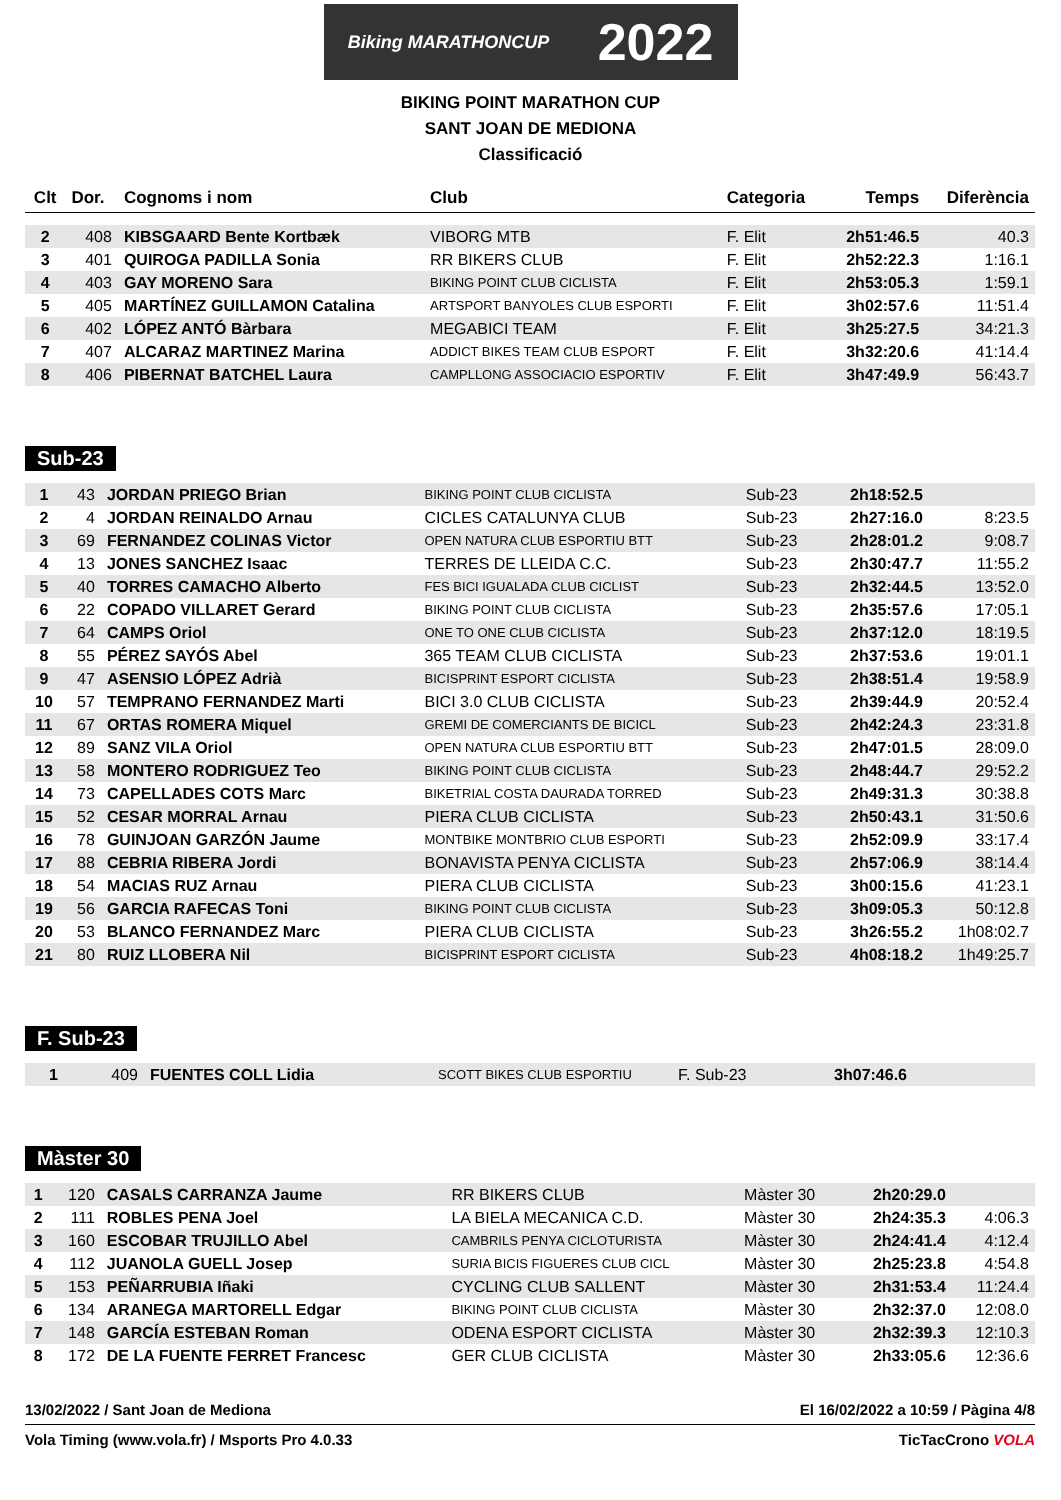Biking MARATHONCUP 2022
BIKING POINT MARATHON CUP
SANT JOAN DE MEDIONA
Classificació
| Clt | Dor. | Cognoms i nom | Club | Categoria | Temps | Diferència |
| --- | --- | --- | --- | --- | --- | --- |
| 2 | 408 | KIBSGAARD Bente Kortbæk | VIBORG MTB | F. Elit | 2h51:46.5 | 40.3 |
| 3 | 401 | QUIROGA PADILLA Sonia | RR BIKERS CLUB | F. Elit | 2h52:22.3 | 1:16.1 |
| 4 | 403 | GAY MORENO Sara | BIKING POINT CLUB CICLISTA | F. Elit | 2h53:05.3 | 1:59.1 |
| 5 | 405 | MARTÍNEZ GUILLAMON Catalina | ARTSPORT BANYOLES CLUB ESPORTI | F. Elit | 3h02:57.6 | 11:51.4 |
| 6 | 402 | LÓPEZ ANTÓ Bàrbara | MEGABICI TEAM | F. Elit | 3h25:27.5 | 34:21.3 |
| 7 | 407 | ALCARAZ MARTINEZ Marina | ADDICT BIKES TEAM CLUB ESPORT | F. Elit | 3h32:20.6 | 41:14.4 |
| 8 | 406 | PIBERNAT BATCHEL Laura | CAMPLLONG ASSOCIACIO ESPORTIV | F. Elit | 3h47:49.9 | 56:43.7 |
Sub-23
| 1 | 43 | JORDAN PRIEGO Brian | BIKING POINT CLUB CICLISTA | Sub-23 | 2h18:52.5 | |
| 2 | 4 | JORDAN REINALDO Arnau | CICLES CATALUNYA CLUB | Sub-23 | 2h27:16.0 | 8:23.5 |
| 3 | 69 | FERNANDEZ COLINAS Victor | OPEN NATURA CLUB ESPORTIU BTT | Sub-23 | 2h28:01.2 | 9:08.7 |
| 4 | 13 | JONES SANCHEZ Isaac | TERRES DE LLEIDA C.C. | Sub-23 | 2h30:47.7 | 11:55.2 |
| 5 | 40 | TORRES CAMACHO Alberto | FES BICI IGUALADA CLUB CICLIST | Sub-23 | 2h32:44.5 | 13:52.0 |
| 6 | 22 | COPADO VILLARET Gerard | BIKING POINT CLUB CICLISTA | Sub-23 | 2h35:57.6 | 17:05.1 |
| 7 | 64 | CAMPS Oriol | ONE TO ONE CLUB CICLISTA | Sub-23 | 2h37:12.0 | 18:19.5 |
| 8 | 55 | PÉREZ SAYÓS Abel | 365 TEAM CLUB CICLISTA | Sub-23 | 2h37:53.6 | 19:01.1 |
| 9 | 47 | ASENSIO LÓPEZ Adrià | BICISPRINT ESPORT CICLISTA | Sub-23 | 2h38:51.4 | 19:58.9 |
| 10 | 57 | TEMPRANO FERNANDEZ Marti | BICI 3.0 CLUB CICLISTA | Sub-23 | 2h39:44.9 | 20:52.4 |
| 11 | 67 | ORTAS ROMERA Miquel | GREMI DE COMERCIANTS DE BICICL | Sub-23 | 2h42:24.3 | 23:31.8 |
| 12 | 89 | SANZ VILA Oriol | OPEN NATURA CLUB ESPORTIU BTT | Sub-23 | 2h47:01.5 | 28:09.0 |
| 13 | 58 | MONTERO RODRIGUEZ Teo | BIKING POINT CLUB CICLISTA | Sub-23 | 2h48:44.7 | 29:52.2 |
| 14 | 73 | CAPELLADES COTS Marc | BIKETRIAL COSTA DAURADA TORRED | Sub-23 | 2h49:31.3 | 30:38.8 |
| 15 | 52 | CESAR MORRAL Arnau | PIERA CLUB CICLISTA | Sub-23 | 2h50:43.1 | 31:50.6 |
| 16 | 78 | GUINJOAN GARZÓN Jaume | MONTBIKE MONTBRIO CLUB ESPORTI | Sub-23 | 2h52:09.9 | 33:17.4 |
| 17 | 88 | CEBRIA RIBERA Jordi | BONAVISTA PENYA CICLISTA | Sub-23 | 2h57:06.9 | 38:14.4 |
| 18 | 54 | MACIAS RUZ Arnau | PIERA CLUB CICLISTA | Sub-23 | 3h00:15.6 | 41:23.1 |
| 19 | 56 | GARCIA RAFECAS Toni | BIKING POINT CLUB CICLISTA | Sub-23 | 3h09:05.3 | 50:12.8 |
| 20 | 53 | BLANCO FERNANDEZ Marc | PIERA CLUB CICLISTA | Sub-23 | 3h26:55.2 | 1h08:02.7 |
| 21 | 80 | RUIZ LLOBERA Nil | BICISPRINT ESPORT CICLISTA | Sub-23 | 4h08:18.2 | 1h49:25.7 |
F. Sub-23
| 1 | 409 | FUENTES COLL Lidia | SCOTT BIKES CLUB ESPORTIU | F. Sub-23 | 3h07:46.6 | |
Màster 30
| 1 | 120 | CASALS CARRANZA Jaume | RR BIKERS CLUB | Màster 30 | 2h20:29.0 | |
| 2 | 111 | ROBLES PENA Joel | LA BIELA MECANICA C.D. | Màster 30 | 2h24:35.3 | 4:06.3 |
| 3 | 160 | ESCOBAR TRUJILLO Abel | CAMBRILS PENYA CICLOTURISTA | Màster 30 | 2h24:41.4 | 4:12.4 |
| 4 | 112 | JUANOLA GUELL Josep | SURIA BICIS FIGUERES CLUB CICL | Màster 30 | 2h25:23.8 | 4:54.8 |
| 5 | 153 | PEÑARRUBIA Iñaki | CYCLING CLUB SALLENT | Màster 30 | 2h31:53.4 | 11:24.4 |
| 6 | 134 | ARANEGA MARTORELL Edgar | BIKING POINT CLUB CICLISTA | Màster 30 | 2h32:37.0 | 12:08.0 |
| 7 | 148 | GARCÍA ESTEBAN Roman | ODENA ESPORT CICLISTA | Màster 30 | 2h32:39.3 | 12:10.3 |
| 8 | 172 | DE LA FUENTE FERRET Francesc | GER CLUB CICLISTA | Màster 30 | 2h33:05.6 | 12:36.6 |
13/02/2022 / Sant Joan de Mediona El 16/02/2022 a 10:59 / Pàgina 4/8
Vola Timing (www.vola.fr) / Msports Pro 4.0.33 TicTacCrono VOLA